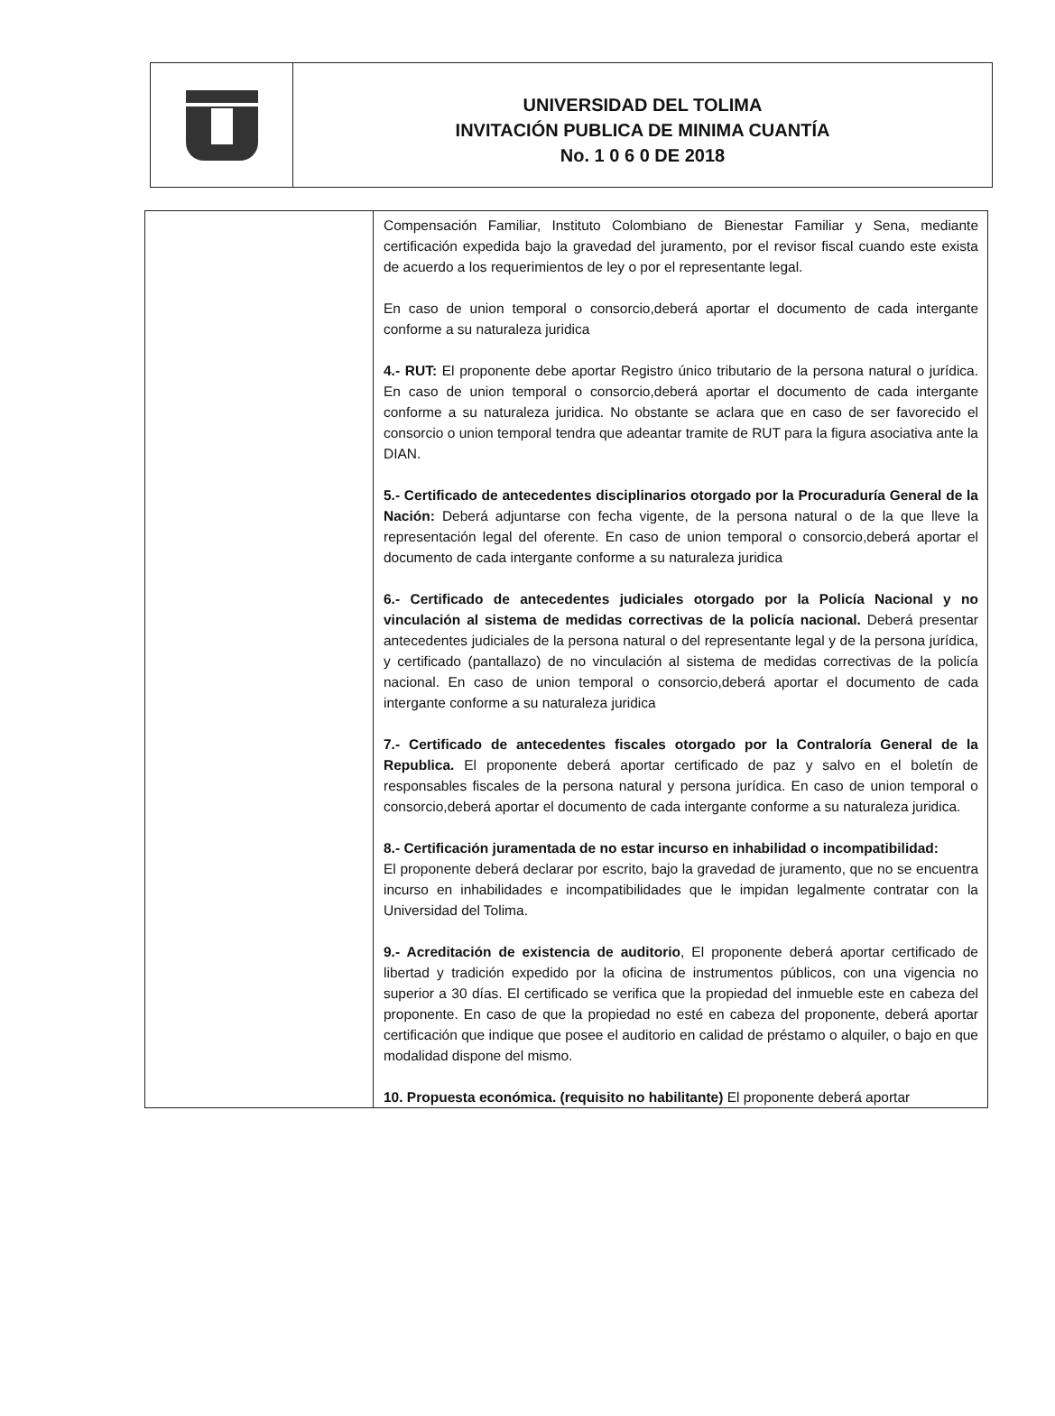UNIVERSIDAD DEL TOLIMA
INVITACIÓN PUBLICA DE MINIMA CUANTÍA
No. 1 0 6 0 DE 2018
| | Compensación Familiar, Instituto Colombiano de Bienestar Familiar y Sena, mediante certificación expedida bajo la gravedad del juramento, por el revisor fiscal cuando este exista de acuerdo a los requerimientos de ley o por el representante legal. En caso de union temporal o consorcio,deberá aportar el documento de cada intergante conforme a su naturaleza juridica 4.- RUT: El proponente debe aportar Registro único tributario de la persona natural o jurídica. En caso de union temporal o consorcio,deberá aportar el documento de cada intergante conforme a su naturaleza juridica. No obstante se aclara que en caso de ser favorecido el consorcio o union temporal tendra que adeantar tramite de RUT para la figura asociativa ante la DIAN. 5.- Certificado de antecedentes disciplinarios otorgado por la Procuraduría General de la Nación: Deberá adjuntarse con fecha vigente, de la persona natural o de la que lleve la representación legal del oferente. En caso de union temporal o consorcio,deberá aportar el documento de cada intergante conforme a su naturaleza juridica 6.- Certificado de antecedentes judiciales otorgado por la Policía Nacional y no vinculación al sistema de medidas correctivas de la policía nacional. Deberá presentar antecedentes judiciales de la persona natural o del representante legal y de la persona jurídica, y certificado (pantallazo) de no vinculación al sistema de medidas correctivas de la policía nacional. En caso de union temporal o consorcio,deberá aportar el documento de cada intergante conforme a su naturaleza juridica 7.- Certificado de antecedentes fiscales otorgado por la Contraloría General de la Republica. El proponente deberá aportar certificado de paz y salvo en el boletín de responsables fiscales de la persona natural y persona jurídica. En caso de union temporal o consorcio,deberá aportar el documento de cada intergante conforme a su naturaleza juridica. 8.- Certificación juramentada de no estar incurso en inhabilidad o incompatibilidad: El proponente deberá declarar por escrito, bajo la gravedad de juramento, que no se encuentra incurso en inhabilidades e incompatibilidades que le impidan legalmente contratar con la Universidad del Tolima. 9.- Acreditación de existencia de auditorio , El proponente deberá aportar certificado de libertad y tradición expedido por la oficina de instrumentos públicos, con una vigencia no superior a 30 días. El certificado se verifica que la propiedad del inmueble este en cabeza del proponente. En caso de que la propiedad no esté en cabeza del proponente, deberá aportar certificación que indique que posee el auditorio en calidad de préstamo o alquiler, o bajo en que modalidad dispone del mismo. 10. Propuesta económica. (requisito no habilitante) El proponente deberá aportar |